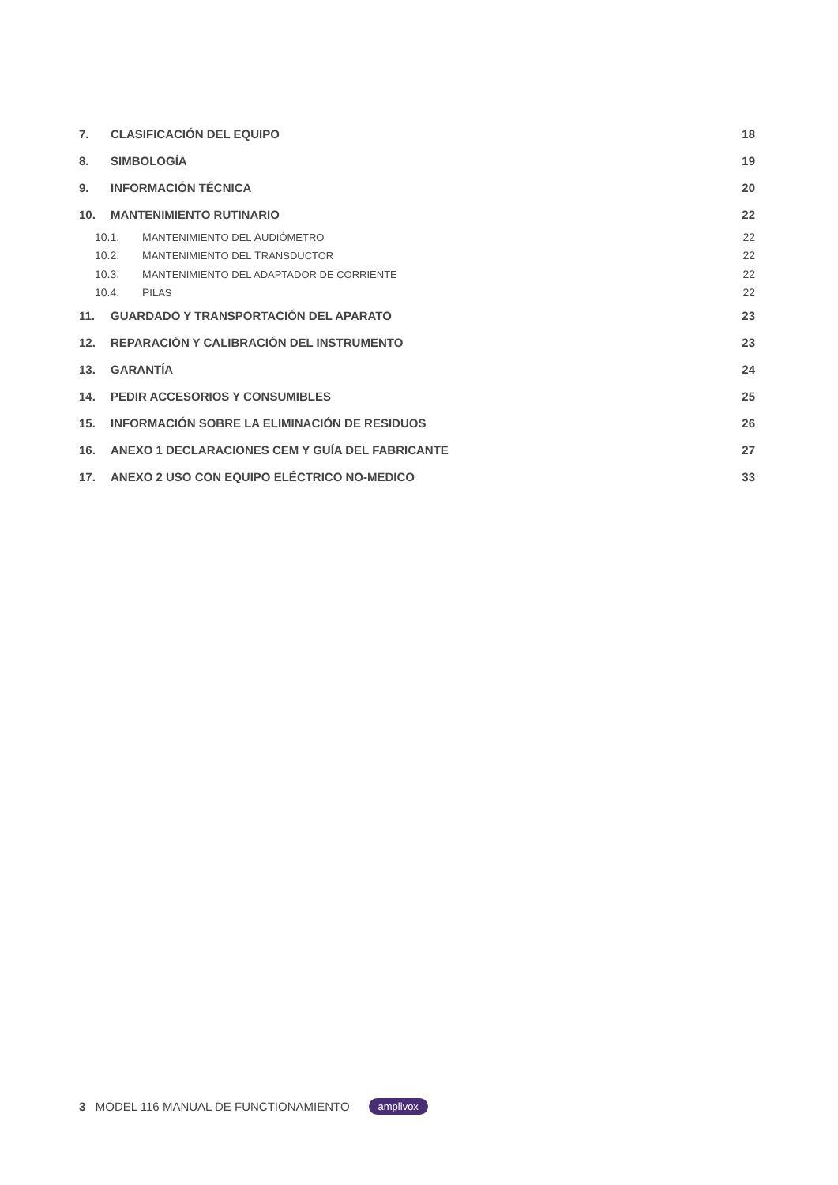7. CLASIFICACIÓN DEL EQUIPO 18
8. SIMBOLOGÍA 19
9. INFORMACIÓN TÉCNICA 20
10. MANTENIMIENTO RUTINARIO 22
10.1. MANTENIMIENTO DEL AUDIÓMETRO 22
10.2. MANTENIMIENTO DEL TRANSDUCTOR 22
10.3. MANTENIMIENTO DEL ADAPTADOR DE CORRIENTE 22
10.4. PILAS 22
11. GUARDADO Y TRANSPORTACIÓN DEL APARATO 23
12. REPARACIÓN Y CALIBRACIÓN DEL INSTRUMENTO 23
13. GARANTÍA 24
14. PEDIR ACCESORIOS Y CONSUMIBLES 25
15. INFORMACIÓN SOBRE LA ELIMINACIÓN DE RESIDUOS 26
16. ANEXO 1 DECLARACIONES CEM Y GUÍA DEL FABRICANTE 27
17. ANEXO 2 USO CON EQUIPO ELÉCTRICO NO-MEDICO 33
3 MODEL 116 MANUAL DE FUNCTIONAMIENTO amplivox